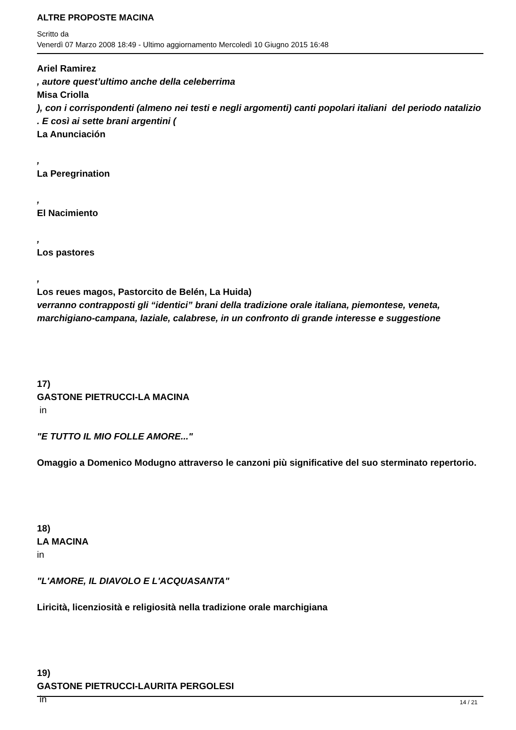ALTRE PROPOSTE MACINA
Scritto da
Venerdì 07 Marzo 2008 18:49 - Ultimo aggiornamento Mercoledì 10 Giugno 2015 16:48
Ariel Ramirez
, autore quest’ultimo anche della celeberrima
Misa Criolla
), con i corrispondenti (almeno nei testi e negli argomenti) canti popolari italiani del periodo natalizio
. E così ai sette brani argentini (
La Anunciación
,
La Peregrination
,
El Nacimiento
,
Los pastores
,
Los reues magos, Pastorcito de Belén, La Huida)
verranno contrapposti gli “identici” brani della tradizione orale italiana, piemontese, veneta, marchigiano-campana, laziale, calabrese, in un confronto di grande interesse e suggestione
17)
GASTONE PIETRUCCI-LA MACINA
in
"E TUTTO IL MIO FOLLE AMORE..."
Omaggio a Domenico Modugno attraverso le canzoni più significative del suo sterminato repertorio.
18)
LA MACINA
in
"L'AMORE, IL DIAVOLO E L'ACQUASANTA"
Liricità, licenziosità e religiosità nella tradizione orale marchigiana
19)
GASTONE PIETRUCCI-LAURITA PERGOLESI
in
14 / 21